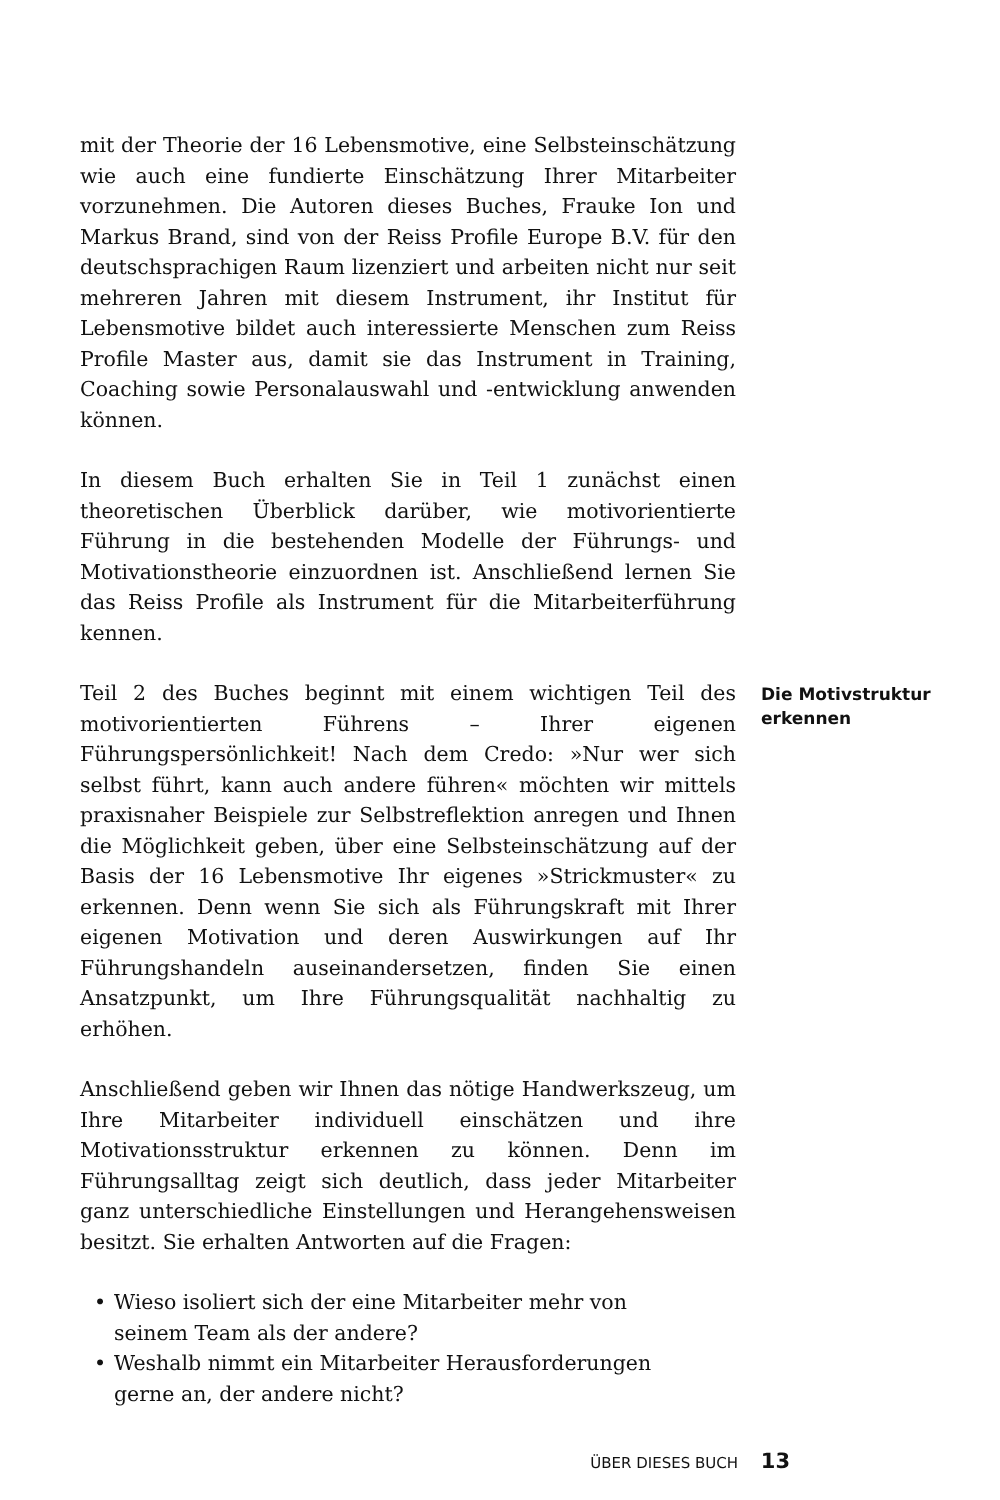mit der Theorie der 16 Lebensmotive, eine Selbsteinschätzung wie auch eine fundierte Einschätzung Ihrer Mitarbeiter vorzunehmen. Die Autoren dieses Buches, Frauke Ion und Markus Brand, sind von der Reiss Profile Europe B.V. für den deutschsprachigen Raum lizenziert und arbeiten nicht nur seit mehreren Jahren mit diesem Instrument, ihr Institut für Lebensmotive bildet auch interessierte Menschen zum Reiss Profile Master aus, damit sie das Instrument in Training, Coaching sowie Personalauswahl und -entwicklung anwenden können.
In diesem Buch erhalten Sie in Teil 1 zunächst einen theoretischen Überblick darüber, wie motivorientierte Führung in die bestehenden Modelle der Führungs- und Motivationstheorie einzuordnen ist. Anschließend lernen Sie das Reiss Profile als Instrument für die Mitarbeiterführung kennen.
Teil 2 des Buches beginnt mit einem wichtigen Teil des motivorientierten Führens – Ihrer eigenen Führungspersönlichkeit! Nach dem Credo: »Nur wer sich selbst führt, kann auch andere führen« möchten wir mittels praxisnaher Beispiele zur Selbstreflektion anregen und Ihnen die Möglichkeit geben, über eine Selbsteinschätzung auf der Basis der 16 Lebensmotive Ihr eigenes »Strickmuster« zu erkennen. Denn wenn Sie sich als Führungskraft mit Ihrer eigenen Motivation und deren Auswirkungen auf Ihr Führungshandeln auseinandersetzen, finden Sie einen Ansatzpunkt, um Ihre Führungsqualität nachhaltig zu erhöhen.
Die Motivstruktur erkennen
Anschließend geben wir Ihnen das nötige Handwerkszeug, um Ihre Mitarbeiter individuell einschätzen und ihre Motivationsstruktur erkennen zu können. Denn im Führungsalltag zeigt sich deutlich, dass jeder Mitarbeiter ganz unterschiedliche Einstellungen und Herangehensweisen besitzt. Sie erhalten Antworten auf die Fragen:
• Wieso isoliert sich der eine Mitarbeiter mehr von seinem Team als der andere?
• Weshalb nimmt ein Mitarbeiter Herausforderungen gerne an, der andere nicht?
ÜBER DIESES BUCH 13